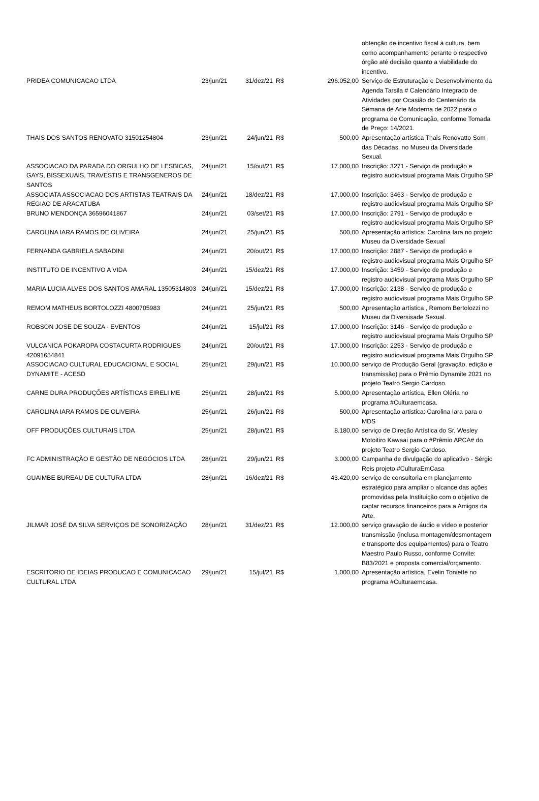| | | | | | obtenção de incentivo fiscal à cultura, bem como acompanhamento perante o respectivo órgão até decisão quanto a viabilidade do incentivo. |
| PRIDEA COMUNICACAO LTDA | 23/jun/21 | 31/dez/21 | R$ | 296.052,00 | Serviço de Estruturação e Desenvolvimento da Agenda Tarsila # Calendário Integrado de Atividades por Ocasião do Centenário da Semana de Arte Moderna de 2022 para o programa de Comunicação, conforme Tomada de Preço: 14/2021. |
| THAIS DOS SANTOS RENOVATO 31501254804 | 23/jun/21 | 24/jun/21 | R$ | 500,00 | Apresentação artística Thais Renovatto Som das Décadas, no Museu da Diversidade Sexual. |
| ASSOCIACAO DA PARADA DO ORGULHO DE LESBICAS, GAYS, BISSEXUAIS, TRAVESTIS E TRANSGENEROS DE SANTOS | 24/jun/21 | 15/out/21 | R$ | 17.000,00 | Inscrição: 3271 - Serviço de produção e registro audiovisual programa Mais Orgulho SP |
| ASSOCIATA ASSOCIACAO DOS ARTISTAS TEATRAIS DA REGIAO DE ARACATUBA | 24/jun/21 | 18/dez/21 | R$ | 17.000,00 | Inscrição: 3463 - Serviço de produção e registro audiovisual programa Mais Orgulho SP |
| BRUNO MENDONÇA 36596041867 | 24/jun/21 | 03/set/21 | R$ | 17.000,00 | Inscrição: 2791 - Serviço de produção e registro audiovisual programa Mais Orgulho SP |
| CAROLINA IARA RAMOS DE OLIVEIRA | 24/jun/21 | 25/jun/21 | R$ | 500,00 | Apresentação artística: Carolina Iara no projeto Museu da Diversidade Sexual |
| FERNANDA GABRIELA SABADINI | 24/jun/21 | 20/out/21 | R$ | 17.000,00 | Inscrição: 2887 - Serviço de produção e registro audiovisual programa Mais Orgulho SP |
| INSTITUTO DE INCENTIVO A VIDA | 24/jun/21 | 15/dez/21 | R$ | 17.000,00 | Inscrição: 3459 - Serviço de produção e registro audiovisual programa Mais Orgulho SP |
| MARIA LUCIA ALVES DOS SANTOS AMARAL 13505314803 | 24/jun/21 | 15/dez/21 | R$ | 17.000,00 | Inscrição: 2138 - Serviço de produção e registro audiovisual programa Mais Orgulho SP |
| REMOM MATHEUS BORTOLOZZI 4800705983 | 24/jun/21 | 25/jun/21 | R$ | 500,00 | Apresentação artística , Remom Bertolozzi no Museu da Diversisade Sexual. |
| ROBSON JOSE DE SOUZA - EVENTOS | 24/jun/21 | 15/jul/21 | R$ | 17.000,00 | Inscrição: 3146 - Serviço de produção e registro audiovisual programa Mais Orgulho SP |
| VULCANICA POKAROPA COSTACURTA RODRIGUES 42091654841 | 24/jun/21 | 20/out/21 | R$ | 17.000,00 | Inscrição: 2253 - Serviço de produção e registro audiovisual programa Mais Orgulho SP |
| ASSOCIACAO CULTURAL EDUCACIONAL E SOCIAL DYNAMITE - ACESD | 25/jun/21 | 29/jun/21 | R$ | 10.000,00 | serviço de Produção Geral (gravação, edição e transmissão) para o Prêmio Dynamite 2021 no projeto Teatro Sergio Cardoso. |
| CARNE DURA PRODUÇÕES ARTÍSTICAS EIRELI ME | 25/jun/21 | 28/jun/21 | R$ | 5.000,00 | Apresentação artística, Ellen Oléria no programa #Culturaemcasa. |
| CAROLINA IARA RAMOS DE OLIVEIRA | 25/jun/21 | 26/jun/21 | R$ | 500,00 | Apresentação artistica: Carolina Iara para o MDS |
| OFF PRODUÇÕES CULTURAIS LTDA | 25/jun/21 | 28/jun/21 | R$ | 8.180,00 | serviço de Direção Artística do Sr. Wesley Motoitiro Kawaai para o #Prêmio APCA# do projeto Teatro Sergio Cardoso. |
| FC ADMINISTRAÇÃO E GESTÃO DE NEGÓCIOS LTDA | 28/jun/21 | 29/jun/21 | R$ | 3.000,00 | Campanha de divulgação do aplicativo - Sérgio Reis projeto #CulturaEmCasa |
| GUAIMBE BUREAU DE CULTURA LTDA | 28/jun/21 | 16/dez/21 | R$ | 43.420,00 | serviço de consultoria em planejamento estratégico para ampliar o alcance das ações promovidas pela Instituição com o objetivo de captar recursos financeiros para a Amigos da Arte. |
| JILMAR JOSÉ DA SILVA SERVIÇOS DE SONORIZAÇÃO | 28/jun/21 | 31/dez/21 | R$ | 12.000,00 | serviço gravação de áudio e vídeo e posterior transmissão (inclusa montagem/desmontagem e transporte dos equipamentos) para o Teatro Maestro Paulo Russo, conforme Convite: B83/2021 e proposta comercial/orçamento. |
| ESCRITORIO DE IDEIAS PRODUCAO E COMUNICACAO CULTURAL LTDA | 29/jun/21 | 15/jul/21 | R$ | 1.000,00 | Apresentação artística, Evelin Toniette no programa #Culturaemcasa. |